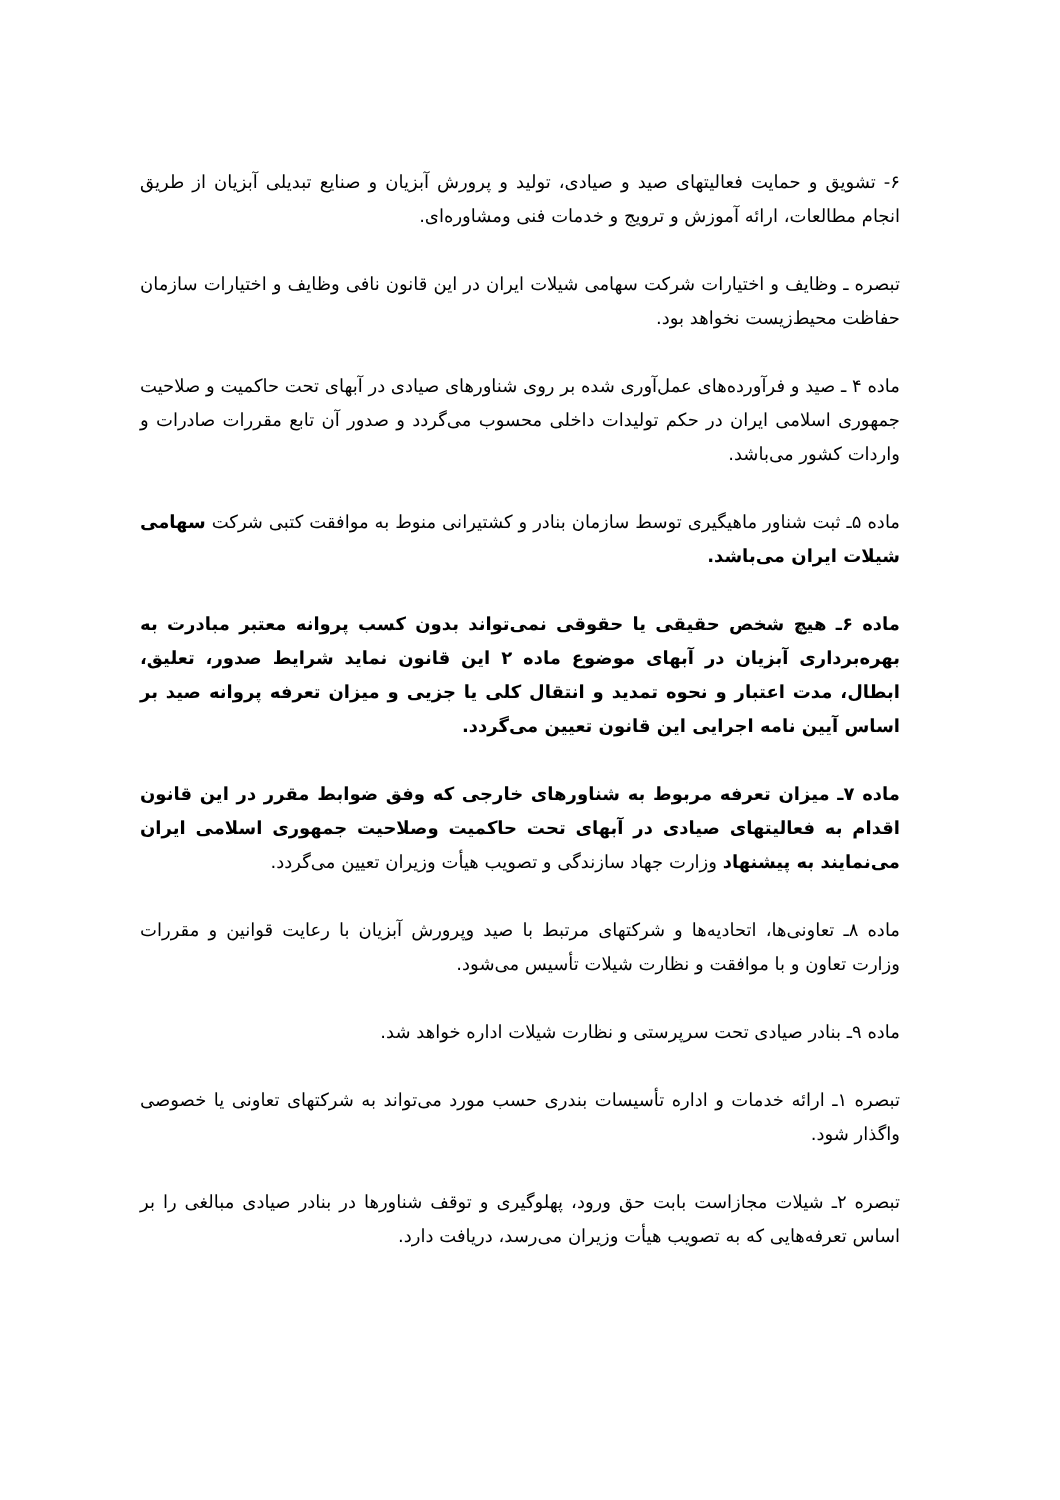۶- تشویق و حمایت فعالیتهای صید و صیادی، تولید و پرورش آبزیان و صنایع تبدیلی آبزیان از طریق انجام مطالعات، ارائه آموزش و ترویج و خدمات فنی ومشاوره‌ای.
تبصره ـ وظایف و اختیارات شرکت سهامی شیلات ایران در این قانون نافی وظایف و اختیارات سازمان حفاظت محیط‌زیست نخواهد بود.
ماده ۴ ـ صید و فرآورده‌های عمل‌آوری شده بر روی شناورهای صیادی در آبهای تحت حاکمیت و صلاحیت جمهوری اسلامی ایران در حکم تولیدات داخلی محسوب می‌گردد و صدور آن تابع مقررات صادرات و واردات کشور می‌باشد.
ماده ۵ـ ثبت شناور ماهیگیری توسط سازمان بنادر و کشتیرانی منوط به موافقت کتبی شرکت سهامی شیلات ایران می‌باشد.
ماده ۶ـ هیچ شخص حقیقی یا حقوقی نمی‌تواند بدون کسب پروانه معتبر مبادرت به بهره‌برداری آبزیان در آبهای موضوع ماده ۲ این قانون نماید شرایط صدور، تعلیق، ابطال، مدت اعتبار و نحوه تمدید و انتقال کلی یا جزیی و میزان تعرفه پروانه صید بر اساس آیین نامه اجرایی این قانون تعیین می‌گردد.
ماده ۷ـ میزان تعرفه مربوط به شناورهای خارجی که وفق ضوابط مقرر در این قانون اقدام به فعالیتهای صیادی در آبهای تحت حاکمیت وصلاحیت جمهوری اسلامی ایران می‌نمایند به پیشنهاد وزارت جهاد سازندگی و تصویب هیأت وزیران تعیین می‌گردد.
ماده ۸ـ تعاونی‌ها، اتحادیه‌ها و شرکتهای مرتبط با صید وپرورش آبزیان با رعایت قوانین و مقررات وزارت تعاون و با موافقت و نظارت شیلات تأسیس می‌شود.
ماده ۹ـ بنادر صیادی تحت سرپرستی و نظارت شیلات اداره خواهد شد.
تبصره ۱ـ ارائه خدمات و اداره تأسیسات بندری حسب مورد می‌تواند به شرکتهای تعاونی یا خصوصی واگذار شود.
تبصره ۲ـ شیلات مجازاست بابت حق ورود، پهلوگیری و توقف شناورها در بنادر صیادی مبالغی را بر اساس تعرفه‌هایی که به تصویب هیأت وزیران می‌رسد، دریافت دارد.